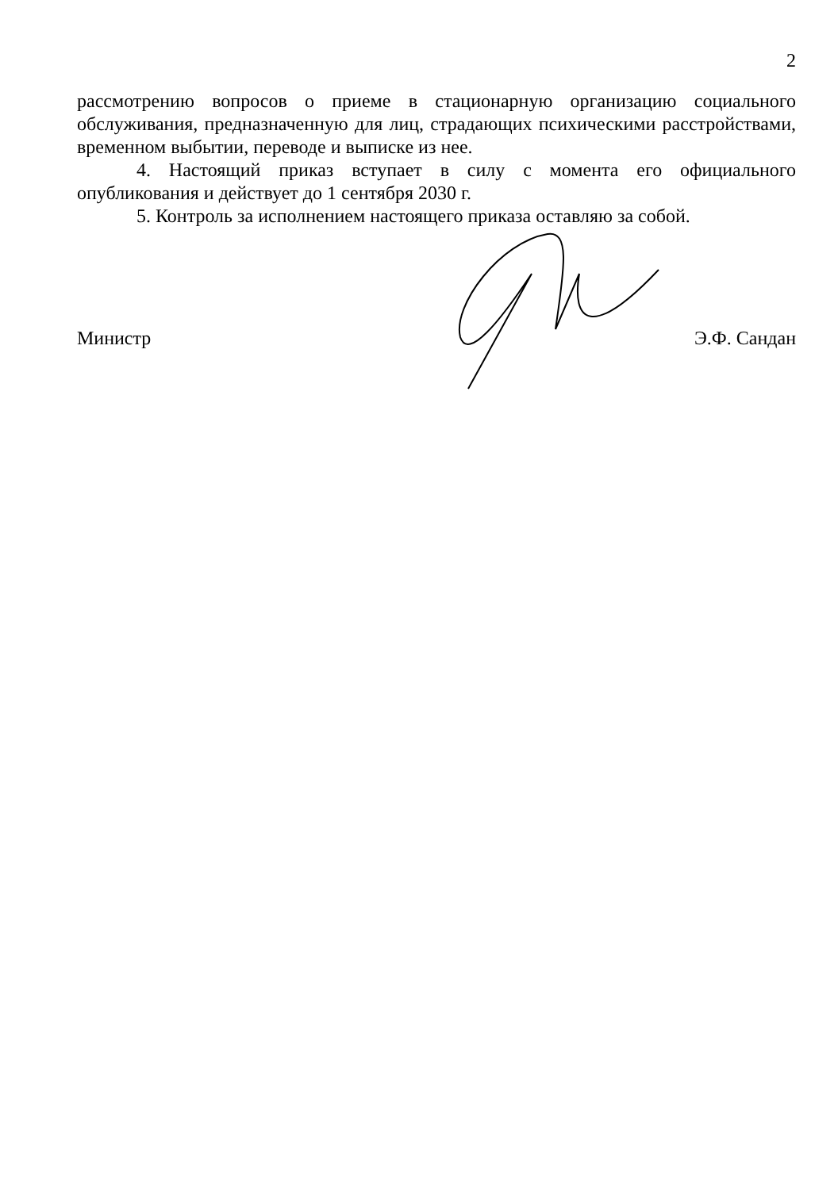2
рассмотрению вопросов о приеме в стационарную организацию социального обслуживания, предназначенную для лиц, страдающих психическими расстройствами, временном выбытии, переводе и выписке из нее.
4. Настоящий приказ вступает в силу с момента его официального опубликования и действует до 1 сентября 2030 г.
5. Контроль за исполнением настоящего приказа оставляю за собой.
Министр Э.Ф. Сандан